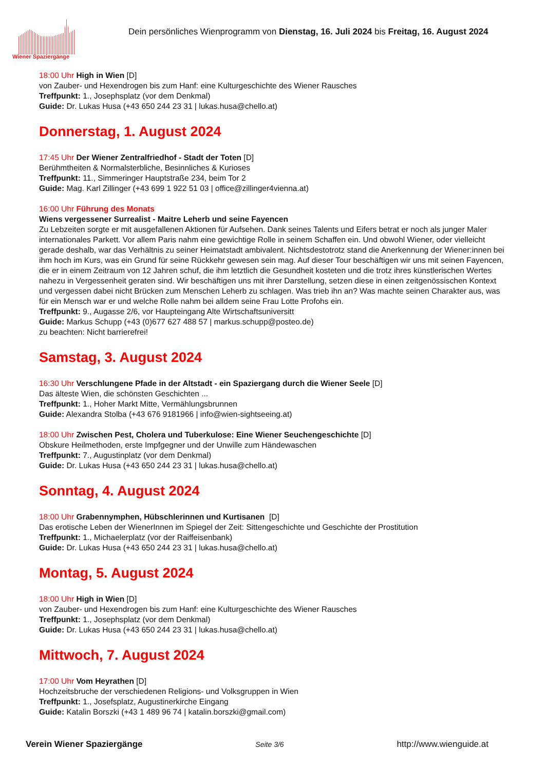Wiener Spaziergänge
Dein persönliches Wienprogramm von Dienstag, 16. Juli 2024 bis Freitag, 16. August 2024
18:00 Uhr High in Wien [D]
von Zauber- und Hexendrogen bis zum Hanf: eine Kulturgeschichte des Wiener Rausches
Treffpunkt: 1., Josephsplatz (vor dem Denkmal)
Guide: Dr. Lukas Husa (+43 650 244 23 31 | lukas.husa@chello.at)
Donnerstag, 1. August 2024
17:45 Uhr Der Wiener Zentralfriedhof - Stadt der Toten [D]
Berühmtheiten & Normalsterbliche, Besinnliches & Kurioses
Treffpunkt: 11., Simmeringer Hauptstraße 234, beim Tor 2
Guide: Mag. Karl Zillinger (+43 699 1 922 51 03 | office@zillinger4vienna.at)
16:00 Uhr Führung des Monats
Wiens vergessener Surrealist - Maitre Leherb und seine Fayencen
Zu Lebzeiten sorgte er mit ausgefallenen Aktionen für Aufsehen. Dank seines Talents und Eifers betrat er noch als junger Maler internationales Parkett. Vor allem Paris nahm eine gewichtige Rolle in seinem Schaffen ein. Und obwohl Wiener, oder vielleicht gerade deshalb, war das Verhältnis zu seiner Heimatstadt ambivalent. Nichtsdestotrotz stand die Anerkennung der Wiener:innen bei ihm hoch im Kurs, was ein Grund für seine Rückkehr gewesen sein mag. Auf dieser Tour beschäftigen wir uns mit seinen Fayencen, die er in einem Zeitraum von 12 Jahren schuf, die ihm letztlich die Gesundheit kosteten und die trotz ihres künstlerischen Wertes nahezu in Vergessenheit geraten sind. Wir beschäftigen uns mit ihrer Darstellung, setzen diese in einen zeitgenössischen Kontext und vergessen dabei nicht Brücken zum Menschen Leherb zu schlagen. Was trieb ihn an? Was machte seinen Charakter aus, was für ein Mensch war er und welche Rolle nahm bei alldem seine Frau Lotte Profohs ein.
Treffpunkt: 9., Augasse 2/6, vor Haupteingang Alte Wirtschaftsuniversitt
Guide: Markus Schupp (+43 (0)677 627 488 57 | markus.schupp@posteo.de)
zu beachten: Nicht barrierefrei!
Samstag, 3. August 2024
16:30 Uhr Verschlungene Pfade in der Altstadt - ein Spaziergang durch die Wiener Seele [D]
Das älteste Wien, die schönsten Geschichten ...
Treffpunkt: 1., Hoher Markt Mitte, Vermählungsbrunnen
Guide: Alexandra Stolba (+43 676 9181966 | info@wien-sightseeing.at)
18:00 Uhr Zwischen Pest, Cholera und Tuberkulose: Eine Wiener Seuchengeschichte [D]
Obskure Heilmethoden, erste Impfgegner und der Unwille zum Händewaschen
Treffpunkt: 7., Augustinplatz (vor dem Denkmal)
Guide: Dr. Lukas Husa (+43 650 244 23 31 | lukas.husa@chello.at)
Sonntag, 4. August 2024
18:00 Uhr Grabennymphen, Hübschlerinnen und Kurtisanen [D]
Das erotische Leben der WienerInnen im Spiegel der Zeit: Sittengeschichte und Geschichte der Prostitution
Treffpunkt: 1., Michaelerplatz (vor der Raiffeisenbank)
Guide: Dr. Lukas Husa (+43 650 244 23 31 | lukas.husa@chello.at)
Montag, 5. August 2024
18:00 Uhr High in Wien [D]
von Zauber- und Hexendrogen bis zum Hanf: eine Kulturgeschichte des Wiener Rausches
Treffpunkt: 1., Josephsplatz (vor dem Denkmal)
Guide: Dr. Lukas Husa (+43 650 244 23 31 | lukas.husa@chello.at)
Mittwoch, 7. August 2024
17:00 Uhr Vom Heyrathen [D]
Hochzeitsbruche der verschiedenen Religions- und Volksgruppen in Wien
Treffpunkt: 1., Josefsplatz, Augustinerkirche Eingang
Guide: Katalin Borszki (+43 1 489 96 74 | katalin.borszki@gmail.com)
Verein Wiener Spaziergänge Seite 3/6 http://www.wienguide.at